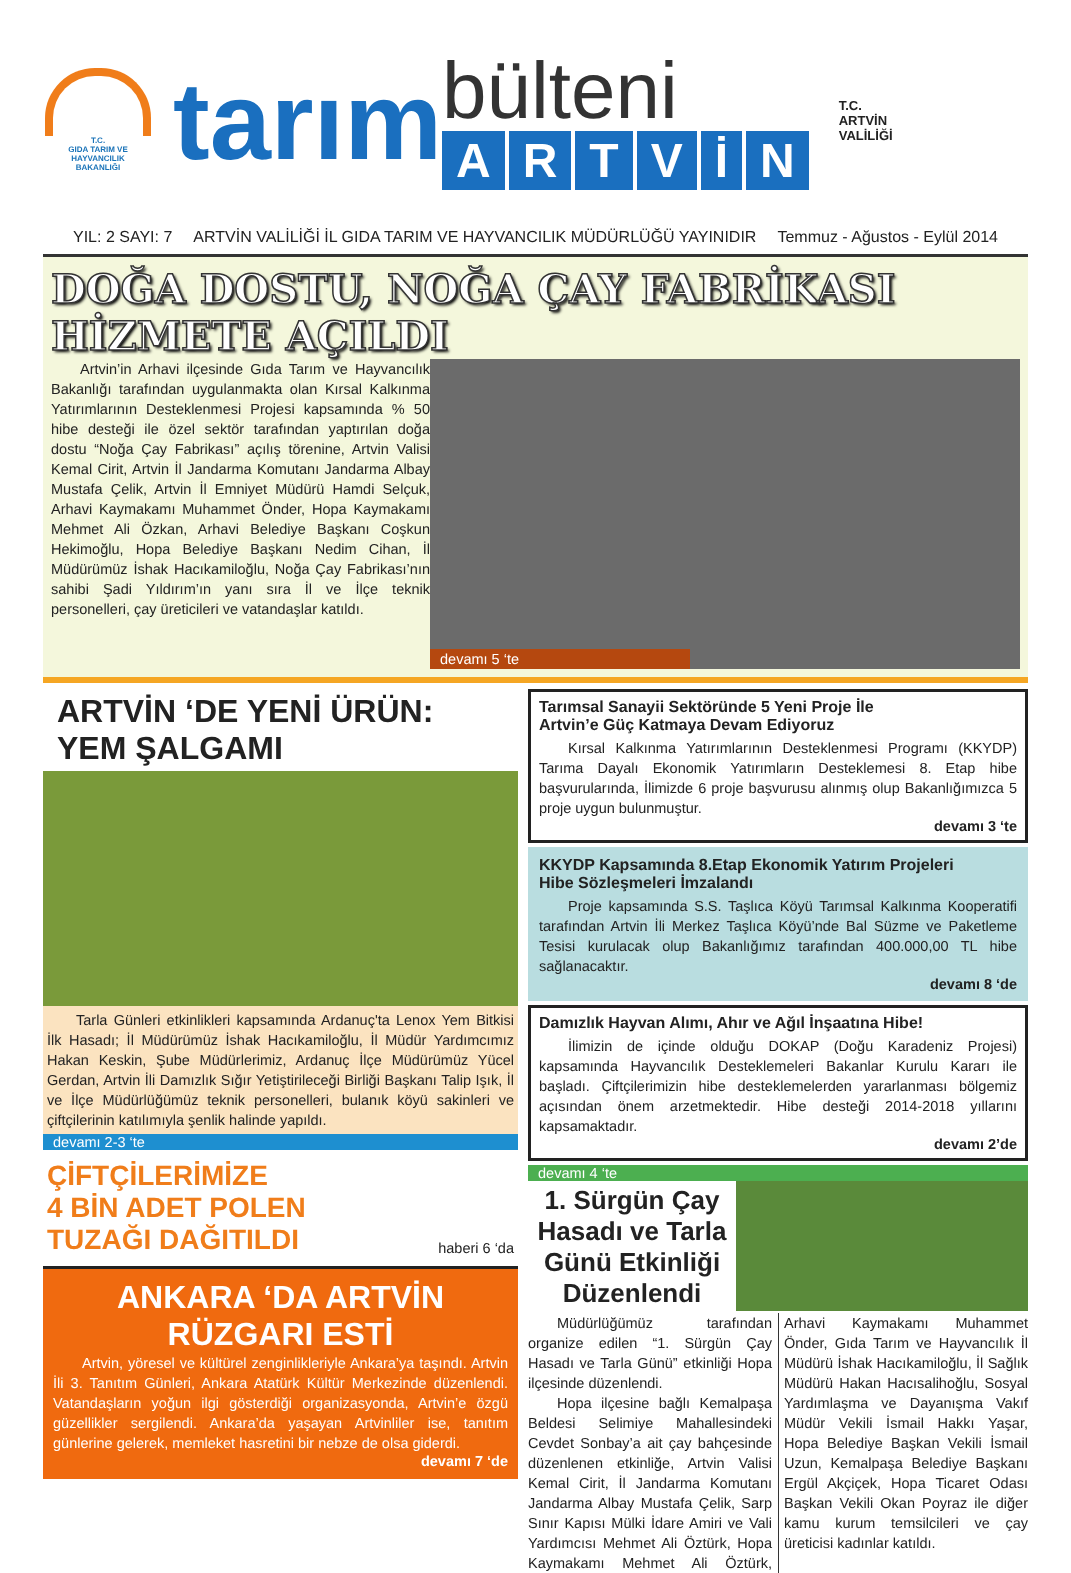T.C.
GIDA TARIM VE HAYVANCILIK
BAKANLIĞI
tarım
bülteni
ARTVİN
T.C.
ARTVİN
VALİLİĞİ
YIL: 2 SAYI: 7 ARTVİN VALİLİĞİ İL GIDA TARIM VE HAYVANCILIK MÜDÜRLÜĞÜ YAYINIDIR Temmuz - Ağustos - Eylül 2014
DOĞA DOSTU, NOĞA ÇAY FABRİKASI
HİZMETE AÇILDI
devamı 5 ‘te
  Artvin’in Arhavi ilçesinde Gıda Tarım ve Hayvancılık Bakanlığı tarafından uygulanmakta olan Kırsal Kalkınma Yatırımlarının Desteklenmesi Projesi kapsamında % 50 hibe desteği ile özel sektör tarafından yaptırılan doğa dostu “Noğa Çay Fabrikası” açılış törenine, Artvin Valisi Kemal Cirit, Artvin İl Jandarma Komutanı Jandarma Albay Mustafa Çelik, Artvin İl Emniyet Müdürü Hamdi Selçuk, Arhavi Kaymakamı Muhammet Önder, Hopa Kaymakamı Mehmet Ali Özkan, Arhavi Belediye Başkanı Coşkun Hekimoğlu, Hopa Belediye Başkanı Nedim Cihan, İl Müdürümüz İshak Hacıkamiloğlu, Noğa Çay Fabrikası’nın sahibi Şadi Yıldırım’ın yanı sıra İl ve İlçe teknik personelleri, çay üreticileri ve vatandaşlar katıldı.
ARTVİN ‘DE YENİ ÜRÜN:
YEM ŞALGAMI
  Tarla Günleri etkinlikleri kapsamında Ardanuç'ta Lenox Yem Bitkisi İlk Hasadı; İl Müdürümüz İshak Hacıkamiloğlu, İl Müdür Yardımcımız Hakan Keskin, Şube Müdürlerimiz, Ardanuç İlçe Müdürümüz Yücel Gerdan, Artvin İli Damızlık Sığır Yetiştirileceği Birliği Başkanı Talip Işık, İl ve İlçe Müdürlüğümüz teknik personelleri, bulanık köyü sakinleri ve çiftçilerinin katılımıyla şenlik halinde yapıldı.
devamı 2-3 ‘te
ÇİFTÇİLERİMİZE
4 BİN ADET POLEN
TUZAĞI DAĞITILDI
haberi 6 ‘da
ANKARA ‘DA ARTVİN
RÜZGARI ESTİ
  Artvin, yöresel ve kültürel zenginlikleriyle Ankara’ya taşındı. Artvin İli 3. Tanıtım Günleri, Ankara Atatürk Kültür Merkezinde düzenlendi. Vatandaşların yoğun ilgi gösterdiği organizasyonda, Artvin’e özgü güzellikler sergilendi. Ankara’da yaşayan Artvinliler ise, tanıtım günlerine gelerek, memleket hasretini bir nebze de olsa giderdi.
devamı 7 ‘de
Tarımsal Sanayii Sektöründe 5 Yeni Proje İle
Artvin’e Güç Katmaya Devam Ediyoruz
  Kırsal Kalkınma Yatırımlarının Desteklenmesi Programı (KKYDP) Tarıma Dayalı Ekonomik Yatırımların Desteklemesi 8. Etap hibe başvurularında, İlimizde 6 proje başvurusu alınmış olup Bakanlığımızca 5 proje uygun bulunmuştur.
devamı 3 ‘te
KKYDP Kapsamında 8.Etap Ekonomik Yatırım Projeleri
Hibe Sözleşmeleri İmzalandı
  Proje kapsamında S.S. Taşlıca Köyü Tarımsal Kalkınma Kooperatifi tarafından Artvin İli Merkez Taşlıca Köyü’nde Bal Süzme ve Paketleme Tesisi kurulacak olup Bakanlığımız tarafından 400.000,00 TL hibe sağlanacaktır.
devamı 8 ‘de
Damızlık Hayvan Alımı, Ahır ve Ağıl İnşaatına Hibe!
  İlimizin de içinde olduğu DOKAP (Doğu Karadeniz Projesi) kapsamında Hayvancılık Desteklemeleri Bakanlar Kurulu Kararı ile başladı. Çiftçilerimizin hibe desteklemelerden yararlanması bölgemiz açısından önem arzetmektedir. Hibe desteği 2014-2018 yıllarını kapsamaktadır.
devamı 2’de
devamı 4 ‘te
1. Sürgün Çay Hasadı ve Tarla Günü Etkinliği Düzenlendi
  Müdürlüğümüz tarafından organize edilen “1. Sürgün Çay Hasadı ve Tarla Günü” etkinliği Hopa ilçesinde düzenlendi.
  Hopa ilçesine bağlı Kemalpaşa Beldesi Selimiye Mahallesindeki Cevdet Sonbay’a ait çay bahçesinde düzenlenen etkinliğe, Artvin Valisi Kemal Cirit, İl Jandarma Komutanı Jandarma Albay Mustafa Çelik, Sarp Sınır Kapısı Mülki İdare Amiri ve Vali Yardımcısı Mehmet Ali Öztürk, Hopa Kaymakamı Mehmet Ali Öztürk, Arhavi Kaymakamı Muhammet Önder, Gıda Tarım ve Hayvancılık İl Müdürü İshak Hacıkamiloğlu, İl Sağlık Müdürü Hakan Hacısalihoğlu, Sosyal Yardımlaşma ve Dayanışma Vakıf Müdür Vekili İsmail Hakkı Yaşar, Hopa Belediye Başkan Vekili İsmail Uzun, Kemalpaşa Belediye Başkanı Ergül Akçiçek, Hopa Ticaret Odası Başkan Vekili Okan Poyraz ile diğer kamu kurum temsilcileri ve çay üreticisi kadınlar katıldı.